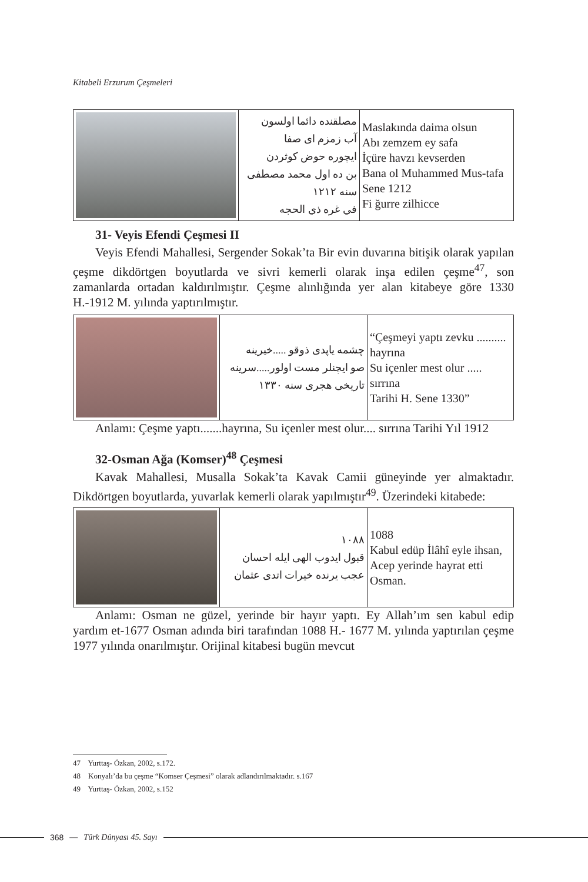Kitabeli Erzurum Çeşmeleri
| | مصلقنده دائما اولسون آب زمزم ای صفا ایچوره حوض کوثردن بن ده اول محمد مصطفی سنه ۱۲۱۲ في غره ذي الحجه | Maslakında daima olsun Abı zemzem ey safa İçüre havzı kevserden Bana ol Muhammed Mus-tafa Sene 1212 Fi ğurre zilhicce |
31- Veyis Efendi Çeşmesi II
Veyis Efendi Mahallesi, Sergender Sokak’ta Bir evin duvarına bitişik olarak yapılan çeşme dikdörtgen boyutlarda ve sivri kemerli olarak inşa edilen çeşme<sup>47</sup>, son zamanlarda ortadan kaldırılmıştır. Çeşme alınlığında yer alan kitabeye göre 1330 H.-1912 M. yılında yaptırılmıştır.
| | چشمه یاپدی ذوقو .....خیرینه صو ایچنلر مست اولور.....سرینه تاریخی هجری سنه ۱۳۳۰ | “Çeşmeyi yaptı zevku .......... hayrına Su içenler mest olur ..... sırrına Tarihi H. Sene 1330” |
Anlamı: Çeşme yaptı.......hayrına, Su içenler mest olur.... sırrına Tarihi Yıl 1912
32-Osman Ağa (Komser)<sup>48</sup> Çeşmesi
Kavak Mahallesi, Musalla Sokak’ta Kavak Camii güneyinde yer almaktadır. Dikdörtgen boyutlarda, yuvarlak kemerli olarak yapılmıştır<sup>49</sup>. Üzerindeki kitabede:
| | ۱۰۸۸ قبول ایدوب الهی ایله احسان عجب یرنده خیرات اتدی عثمان | 1088 Kabul edüp İlâhî eyle ihsan, Acep yerinde hayrat etti Osman. |
Anlamı: Osman ne güzel, yerinde bir hayır yaptı. Ey Allah’ım sen kabul edip yardım et-1677 Osman adında biri tarafından 1088 H.- 1677 M. yılında yaptırılan çeşme 1977 yılında onarılmıştır. Orijinal kitabesi bugün mevcut
47 Yurttaş- Özkan, 2002, s.172.
48 Konyalı’da bu çeşme “Komser Çeşmesi” olarak adlandırılmaktadır. s.167
49 Yurttaş- Özkan, 2002, s.152
368 — Türk Dünyası 45. Sayı